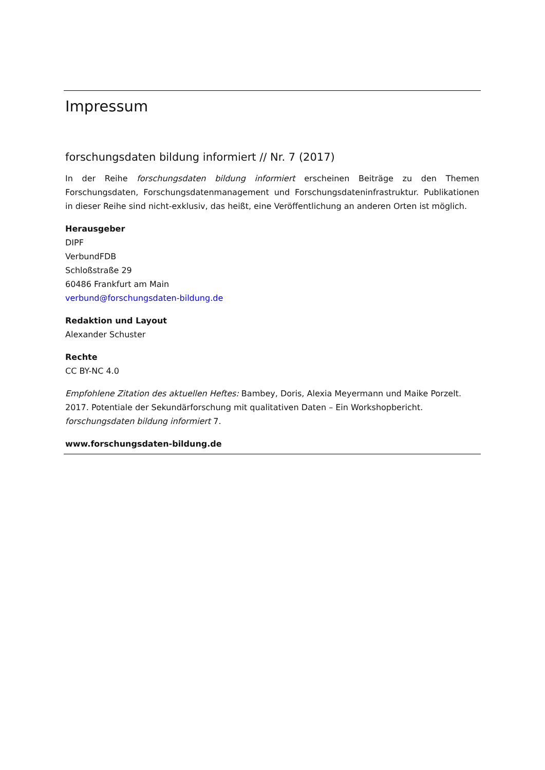Impressum
forschungsdaten bildung informiert // Nr. 7 (2017)
In der Reihe forschungsdaten bildung informiert erscheinen Beiträge zu den Themen Forschungsdaten, Forschungsdatenmanagement und Forschungsdateninfrastruktur. Publikationen in dieser Reihe sind nicht-exklusiv, das heißt, eine Veröffentlichung an anderen Orten ist möglich.
Herausgeber
DIPF
VerbundFDB
Schloßstraße 29
60486 Frankfurt am Main
verbund@forschungsdaten-bildung.de
Redaktion und Layout
Alexander Schuster
Rechte
CC BY-NC 4.0
Empfohlene Zitation des aktuellen Heftes: Bambey, Doris, Alexia Meyermann und Maike Porzelt. 2017. Potentiale der Sekundärforschung mit qualitativen Daten – Ein Workshopbericht. forschungsdaten bildung informiert 7.
www.forschungsdaten-bildung.de